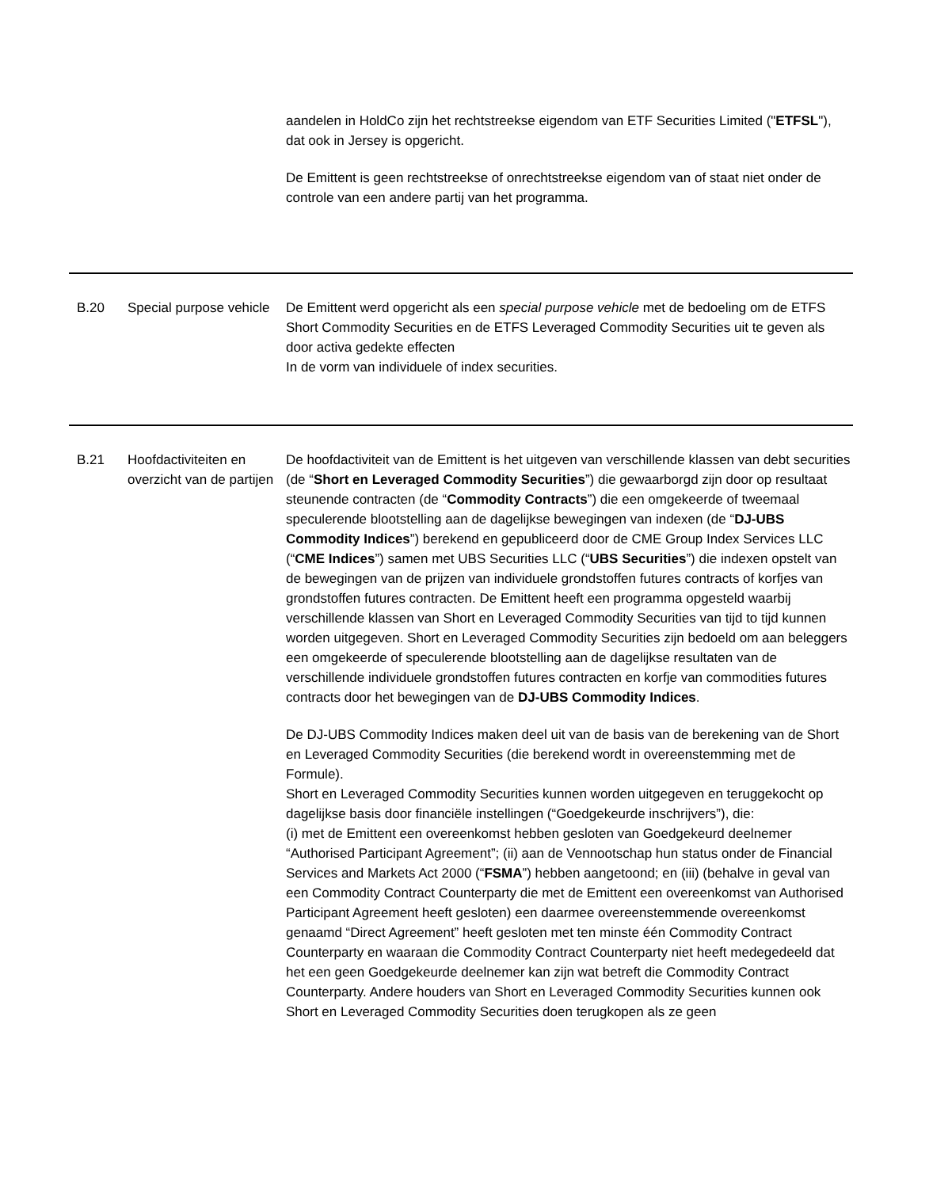| | | aandelen in HoldCo zijn het rechtstreekse eigendom van ETF Securities Limited (" ETFSL "), dat ook in Jersey is opgericht. De Emittent is geen rechtstreekse of onrechtstreekse eigendom van of staat niet onder de controle van een andere partij van het programma. |
| B.20 | Special purpose vehicle | De Emittent werd opgericht als een special purpose vehicle met de bedoeling om de ETFS Short Commodity Securities en de ETFS Leveraged Commodity Securities uit te geven als door activa gedekte effecten In de vorm van individuele of index securities. |
| B.21 | Hoofdactiviteiten en overzicht van de partijen | De hoofdactiviteit van de Emittent is het uitgeven van verschillende klassen van debt securities (de “ Short en Leveraged Commodity Securities ”) die gewaarborgd zijn door op resultaat steunende contracten (de “ Commodity Contracts ”) die een omgekeerde of tweemaal speculerende blootstelling aan de dagelijkse bewegingen van indexen (de “ DJ-UBS Commodity Indices ”) berekend en gepubliceerd door de CME Group Index Services LLC (“ CME Indices ”) samen met UBS Securities LLC (“ UBS Securities ”) die indexen opstelt van de bewegingen van de prijzen van individuele grondstoffen futures contracts of korfjes van grondstoffen futures contracten. De Emittent heeft een programma opgesteld waarbij verschillende klassen van Short en Leveraged Commodity Securities van tijd to tijd kunnen worden uitgegeven. Short en Leveraged Commodity Securities zijn bedoeld om aan beleggers een omgekeerde of speculerende blootstelling aan de dagelijkse resultaten van de verschillende individuele grondstoffen futures contracten en korfje van commodities futures contracts door het bewegingen van de DJ-UBS Commodity Indices . De DJ-UBS Commodity Indices maken deel uit van de basis van de berekening van de Short en Leveraged Commodity Securities (die berekend wordt in overeenstemming met de Formule). Short en Leveraged Commodity Securities kunnen worden uitgegeven en teruggekocht op dagelijkse basis door financiële instellingen (“Goedgekeurde inschrijvers”), die: (i) met de Emittent een overeenkomst hebben gesloten van Goedgekeurd deelnemer “Authorised Participant Agreement”; (ii) aan de Vennootschap hun status onder de Financial Services and Markets Act 2000 (“ FSMA ”) hebben aangetoond; en (iii) (behalve in geval van een Commodity Contract Counterparty die met de Emittent een overeenkomst van Authorised Participant Agreement heeft gesloten) een daarmee overeenstemmende overeenkomst genaamd “Direct Agreement” heeft gesloten met ten minste één Commodity Contract Counterparty en waaraan die Commodity Contract Counterparty niet heeft medegedeeld dat het een geen Goedgekeurde deelnemer kan zijn wat betreft die Commodity Contract Counterparty. Andere houders van Short en Leveraged Commodity Securities kunnen ook Short en Leveraged Commodity Securities doen terugkopen als ze geen |